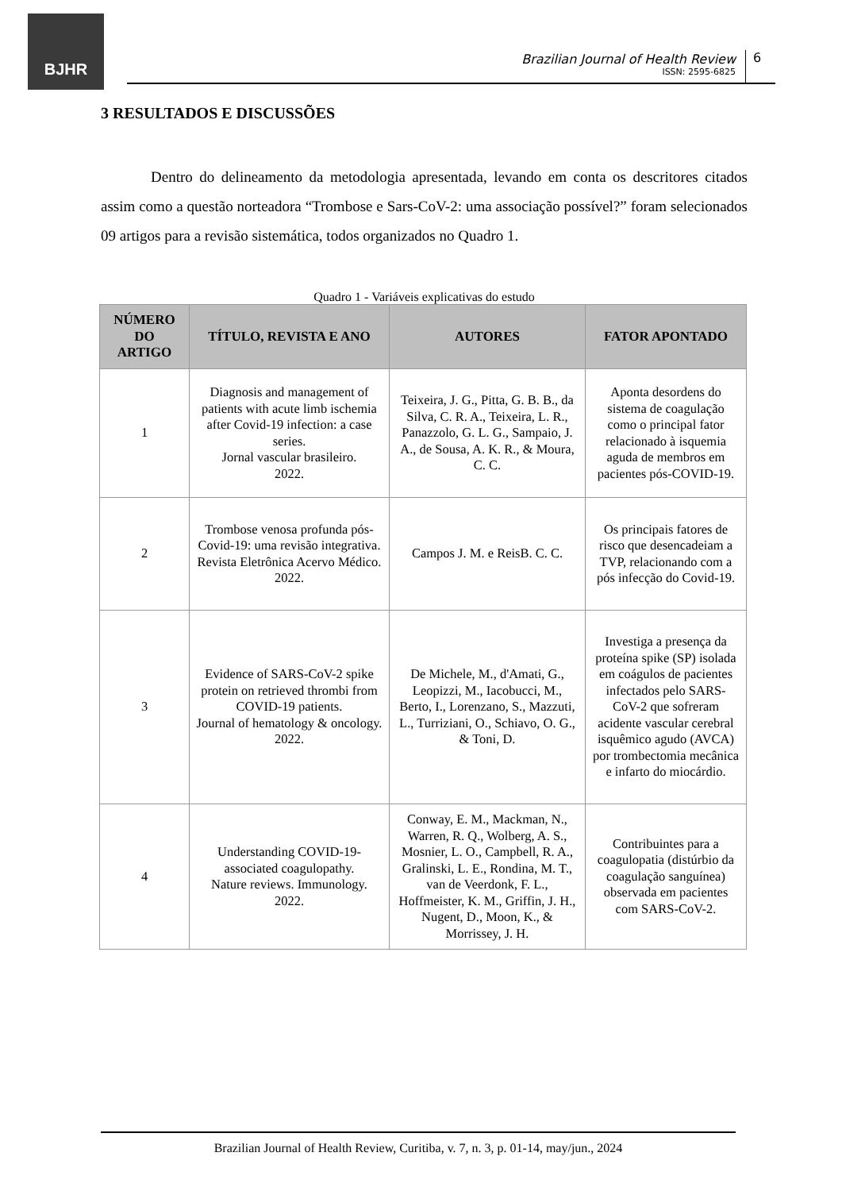BJHR
Brazilian Journal of Health Review
ISSN: 2595-6825
6
3 RESULTADOS E DISCUSSÕES
Dentro do delineamento da metodologia apresentada, levando em conta os descritores citados assim como a questão norteadora “Trombose e Sars-CoV-2: uma associação possível?” foram selecionados 09 artigos para a revisão sistemática, todos organizados no Quadro 1.
Quadro 1 - Variáveis explicativas do estudo
| NÚMERO DO ARTIGO | TÍTULO, REVISTA E ANO | AUTORES | FATOR APONTADO |
| --- | --- | --- | --- |
| 1 | Diagnosis and management of patients with acute limb ischemia after Covid-19 infection: a case series. Jornal vascular brasileiro. 2022. | Teixeira, J. G., Pitta, G. B. B., da Silva, C. R. A., Teixeira, L. R., Panazzolo, G. L. G., Sampaio, J. A., de Sousa, A. K. R., & Moura, C. C. | Aponta desordens do sistema de coagulação como o principal fator relacionado à isquemia aguda de membros em pacientes pós-COVID-19. |
| 2 | Trombose venosa profunda pós-Covid-19: uma revisão integrativa. Revista Eletrônica Acervo Médico. 2022. | Campos J. M. e ReisB. C. C. | Os principais fatores de risco que desencadeiam a TVP, relacionando com a pós infecção do Covid-19. |
| 3 | Evidence of SARS-CoV-2 spike protein on retrieved thrombi from COVID-19 patients. Journal of hematology & oncology. 2022. | De Michele, M., d'Amati, G., Leopizzi, M., Iacobucci, M., Berto, I., Lorenzano, S., Mazzuti, L., Turriziani, O., Schiavo, O. G., & Toni, D. | Investiga a presença da proteína spike (SP) isolada em coágulos de pacientes infectados pelo SARS-CoV-2 que sofreram acidente vascular cerebral isquêmico agudo (AVCA) por trombectomia mecânica e infarto do miocárdio. |
| 4 | Understanding COVID-19-associated coagulopathy. Nature reviews. Immunology. 2022. | Conway, E. M., Mackman, N., Warren, R. Q., Wolberg, A. S., Mosnier, L. O., Campbell, R. A., Gralinski, L. E., Rondina, M. T., van de Veerdonk, F. L., Hoffmeister, K. M., Griffin, J. H., Nugent, D., Moon, K., & Morrissey, J. H. | Contribuintes para a coagulopatia (distúrbio da coagulação sanguínea) observada em pacientes com SARS-CoV-2. |
Brazilian Journal of Health Review, Curitiba, v. 7, n. 3, p. 01-14, may/jun., 2024